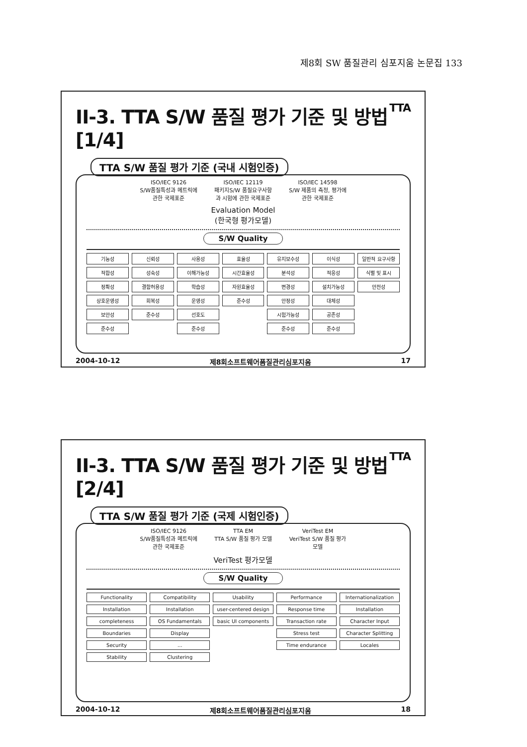제8회 SW 품질관리 심포지움 논문집 133
II-3. TTA S/W 품질 평가 기준 및 방법 [1/4] TTA
TTA S/W 품질 평가 기준 (국내 시험인증)
ISO/IEC 9126
S/W품질특성과 메트릭에 관한 국제표준
ISO/IEC 12119
패키지S/W 품질요구사항과 시험에 관한 국제표준
ISO/IEC 14598
S/W 제품의 측정, 평가에 관한 국제표준
Evaluation Model
(한국형 평가모델)
S/W Quality
기능성
적합성
정확성
상호운영성
보안성
준수성
신뢰성
성숙성
결함허용성
회복성
준수성
사용성
이해가능성
학습성
운영성
선호도
준수성
효율성
시간효율성
자원효율성
준수성
유지보수성
분석성
변경성
안정성
시험가능성
준수성
이식성
적응성
설치가능성
대체성
공존성
준수성
일반적 요구사항
식별 및 표시
안전성
2004-10-12 제8회소프트웨어품질관리심포지움 17
II-3. TTA S/W 품질 평가 기준 및 방법 [2/4] TTA
TTA S/W 품질 평가 기준 (국제 시험인증)
ISO/IEC 9126
S/W품질특성과 메트릭에 관한 국제표준
TTA EM
TTA S/W 품질 평가 모델
VeriTest EM
VeriTest S/W 품질 평가 모델
VeriTest 평가모델
S/W Quality
Functionality
Installation
completeness
Boundaries
Security
Stability
Compatibility
Installation
OS Fundamentals
Display
...
Clustering
Usability
user-centered design
basic UI components
Performance
Response time
Transaction rate
Stress test
Time endurance
Internationalization
Installation
Character Input
Character Splitting
Locales
2004-10-12 제8회소프트웨어품질관리심포지움 18